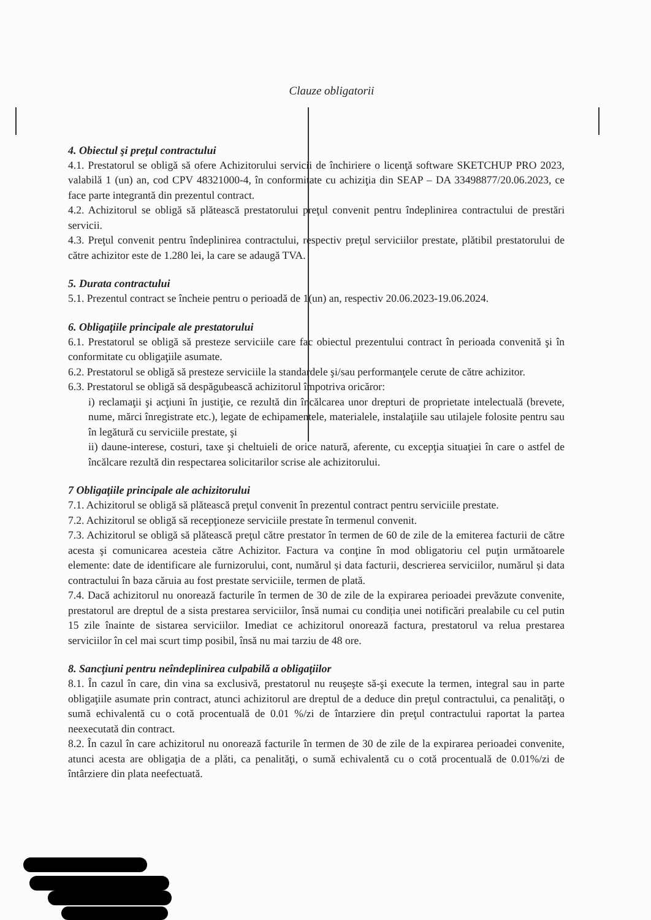Clauze obligatorii
4. Obiectul şi preţul contractului
4.1. Prestatorul se obligă să ofere Achizitorului servicii de închiriere o licenţă software SKETCHUP PRO 2023, valabilă 1 (un) an, cod CPV 48321000-4, în conformitate cu achiziţia din SEAP – DA 33498877/20.06.2023, ce face parte integrantă din prezentul contract.
4.2. Achizitorul se obligă să plătească prestatorului preţul convenit pentru îndeplinirea contractului de prestări servicii.
4.3. Preţul convenit pentru îndeplinirea contractului, respectiv preţul serviciilor prestate, plătibil prestatorului de către achizitor este de 1.280 lei, la care se adaugă TVA.
5. Durata contractului
5.1. Prezentul contract se încheie pentru o perioadă de 1(un) an, respectiv 20.06.2023-19.06.2024.
6. Obligaţiile principale ale prestatorului
6.1. Prestatorul se obligă să presteze serviciile care fac obiectul prezentului contract în perioada convenită şi în conformitate cu obligaţiile asumate.
6.2. Prestatorul se obligă să presteze serviciile la standardele şi/sau performanţele cerute de către achizitor.
6.3. Prestatorul se obligă să despăgubească achizitorul împotriva oricăror:
i) reclamaţii şi acţiuni în justiţie, ce rezultă din încălcarea unor drepturi de proprietate intelectuală (brevete, nume, mărci înregistrate etc.), legate de echipamentele, materialele, instalaţiile sau utilajele folosite pentru sau în legătură cu serviciile prestate, şi
ii) daune-interese, costuri, taxe şi cheltuieli de orice natură, aferente, cu excepţia situaţiei în care o astfel de încălcare rezultă din respectarea solicitarilor scrise ale achizitorului.
7 Obligaţiile principale ale achizitorului
7.1. Achizitorul se obligă să plătească preţul convenit în prezentul contract pentru serviciile prestate.
7.2. Achizitorul se obligă să recepţioneze serviciile prestate în termenul convenit.
7.3. Achizitorul se obligă să plătească preţul către prestator în termen de 60 de zile de la emiterea facturii de către acesta şi comunicarea acesteia către Achizitor. Factura va conţine în mod obligatoriu cel puţin următoarele elemente: date de identificare ale furnizorului, cont, numărul și data facturii, descrierea serviciilor, numărul și data contractului în baza căruia au fost prestate serviciile, termen de plată.
7.4. Dacă achizitorul nu onorează facturile în termen de 30 de zile de la expirarea perioadei prevăzute convenite, prestatorul are dreptul de a sista prestarea serviciilor, însă numai cu condiția unei notificări prealabile cu cel putin 15 zile înainte de sistarea serviciilor. Imediat ce achizitorul onorează factura, prestatorul va relua prestarea serviciilor în cel mai scurt timp posibil, însă nu mai tarziu de 48 ore.
8. Sancţiuni pentru neîndeplinirea culpabilă a obligaţiilor
8.1. În cazul în care, din vina sa exclusivă, prestatorul nu reuşeşte să-şi execute la termen, integral sau in parte obligaţiile asumate prin contract, atunci achizitorul are dreptul de a deduce din preţul contractului, ca penalităţi, o sumă echivalentă cu o cotă procentuală de 0.01 %/zi de întarziere din preţul contractului raportat la partea neexecutată din contract.
8.2. În cazul în care achizitorul nu onorează facturile în termen de 30 de zile de la expirarea perioadei convenite, atunci acesta are obligaţia de a plăti, ca penalităţi, o sumă echivalentă cu o cotă procentuală de 0.01%/zi de întârziere din plata neefectuată.